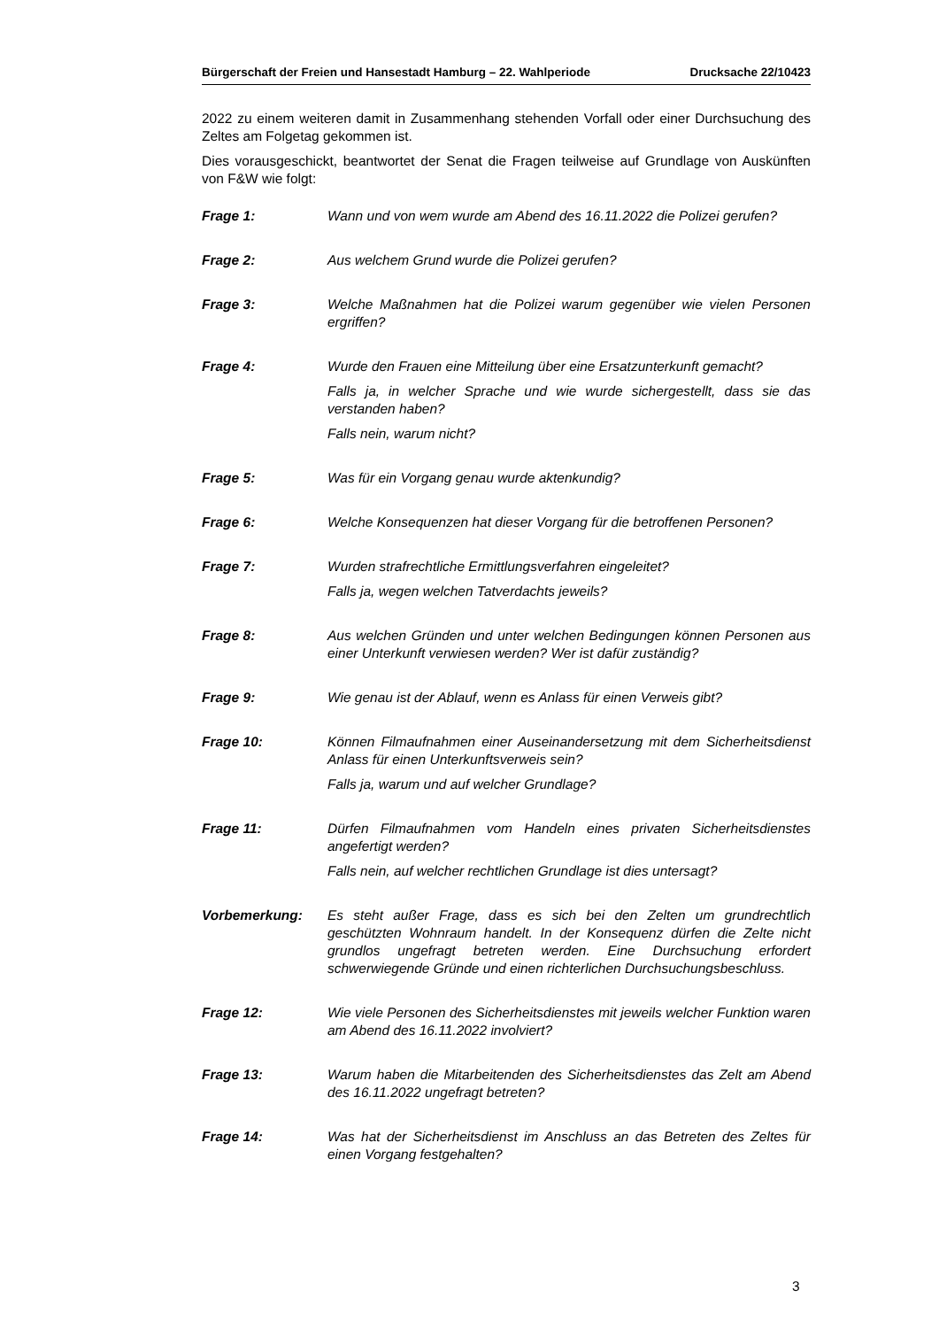Bürgerschaft der Freien und Hansestadt Hamburg – 22. Wahlperiode Drucksache 22/10423
2022 zu einem weiteren damit in Zusammenhang stehenden Vorfall oder einer Durchsuchung des Zeltes am Folgetag gekommen ist.
Dies vorausgeschickt, beantwortet der Senat die Fragen teilweise auf Grundlage von Auskünften von F&W wie folgt:
Frage 1: Wann und von wem wurde am Abend des 16.11.2022 die Polizei gerufen?
Frage 2: Aus welchem Grund wurde die Polizei gerufen?
Frage 3: Welche Maßnahmen hat die Polizei warum gegenüber wie vielen Personen ergriffen?
Frage 4: Wurde den Frauen eine Mitteilung über eine Ersatzunterkunft gemacht?
Falls ja, in welcher Sprache und wie wurde sichergestellt, dass sie das verstanden haben?
Falls nein, warum nicht?
Frage 5: Was für ein Vorgang genau wurde aktenkundig?
Frage 6: Welche Konsequenzen hat dieser Vorgang für die betroffenen Personen?
Frage 7: Wurden strafrechtliche Ermittlungsverfahren eingeleitet?
Falls ja, wegen welchen Tatverdachts jeweils?
Frage 8: Aus welchen Gründen und unter welchen Bedingungen können Personen aus einer Unterkunft verwiesen werden? Wer ist dafür zuständig?
Frage 9: Wie genau ist der Ablauf, wenn es Anlass für einen Verweis gibt?
Frage 10: Können Filmaufnahmen einer Auseinandersetzung mit dem Sicherheitsdienst Anlass für einen Unterkunftsverweis sein?
Falls ja, warum und auf welcher Grundlage?
Frage 11: Dürfen Filmaufnahmen vom Handeln eines privaten Sicherheitsdienstes angefertigt werden?
Falls nein, auf welcher rechtlichen Grundlage ist dies untersagt?
Vorbemerkung: Es steht außer Frage, dass es sich bei den Zelten um grundrechtlich geschützten Wohnraum handelt. In der Konsequenz dürfen die Zelte nicht grundlos ungefragt betreten werden. Eine Durchsuchung erfordert schwerwiegende Gründe und einen richterlichen Durchsuchungsbeschluss.
Frage 12: Wie viele Personen des Sicherheitsdienstes mit jeweils welcher Funktion waren am Abend des 16.11.2022 involviert?
Frage 13: Warum haben die Mitarbeitenden des Sicherheitsdienstes das Zelt am Abend des 16.11.2022 ungefragt betreten?
Frage 14: Was hat der Sicherheitsdienst im Anschluss an das Betreten des Zeltes für einen Vorgang festgehalten?
3